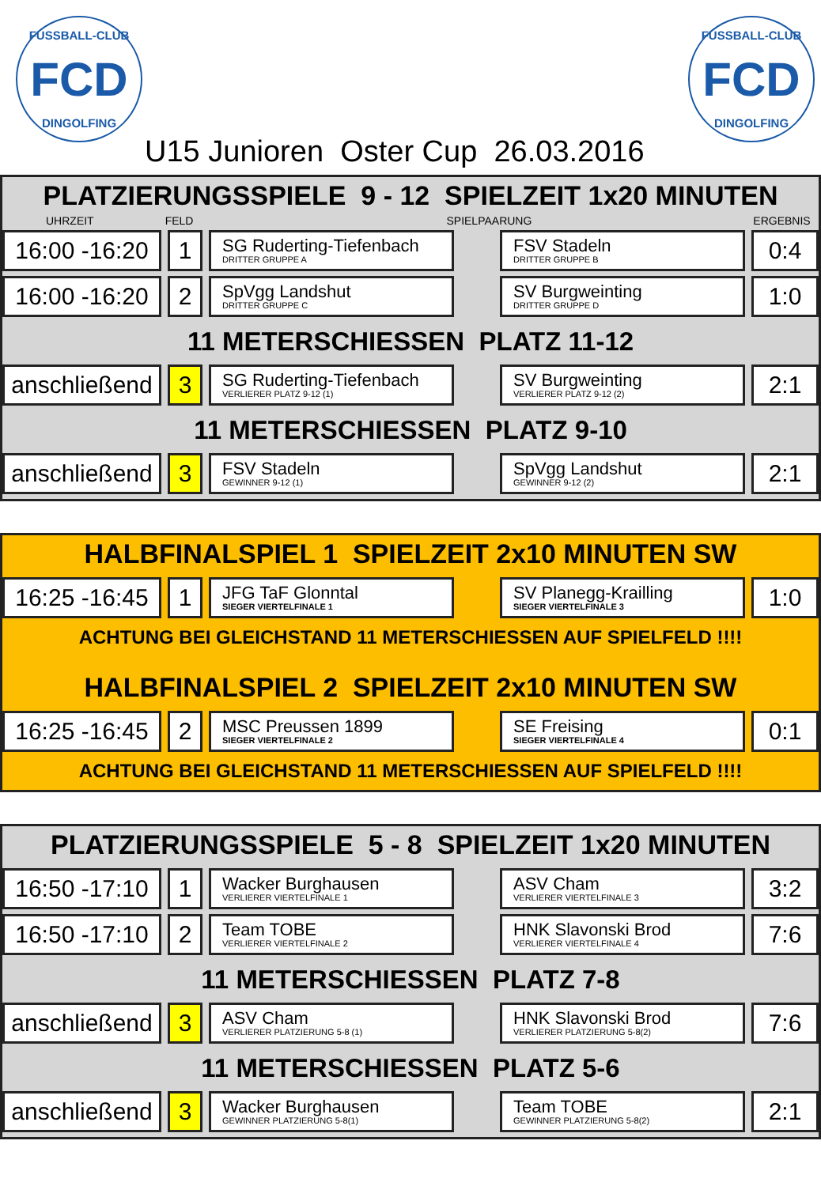FUSSBALL-CLUB
FCD
DINGOLFING
FUSSBALL-CLUB
FCD
DINGOLFING
U15 Junioren Oster Cup 26.03.2016
PLATZIERUNGSSPIELE 9 - 12 SPIELZEIT 1x20 MINUTEN
UHRZEIT FELD SPIELPAARUNG ERGEBNIS
| 16:00 -16:20 | | 1 | | SG Ruderting-Tiefenbach DRITTER GRUPPE A | | FSV Stadeln DRITTER GRUPPE B | | 0:4 |
| 16:00 -16:20 | | 2 | | SpVgg Landshut DRITTER GRUPPE C | | SV Burgweinting DRITTER GRUPPE D | | 1:0 |
11 METERSCHIESSEN PLATZ 11-12
| anschließend | | 3 | | SG Ruderting-Tiefenbach VERLIERER PLATZ 9-12 (1) | | SV Burgweinting VERLIERER PLATZ 9-12 (2) | | 2:1 |
11 METERSCHIESSEN PLATZ 9-10
| anschließend | | 3 | | FSV Stadeln GEWINNER 9-12 (1) | | SpVgg Landshut GEWINNER 9-12 (2) | | 2:1 |
HALBFINALSPIEL 1 SPIELZEIT 2x10 MINUTEN SW
| 16:25 -16:45 | | 1 | | JFG TaF Glonntal SIEGER VIERTELFINALE 1 | | SV Planegg-Krailling SIEGER VIERTELFINALE 3 | | 1:0 |
ACHTUNG BEI GLEICHSTAND 11 METERSCHIESSEN AUF SPIELFELD !!!!
HALBFINALSPIEL 2 SPIELZEIT 2x10 MINUTEN SW
| 16:25 -16:45 | | 2 | | MSC Preussen 1899 SIEGER VIERTELFINALE 2 | | SE Freising SIEGER VIERTELFINALE 4 | | 0:1 |
ACHTUNG BEI GLEICHSTAND 11 METERSCHIESSEN AUF SPIELFELD !!!!
PLATZIERUNGSSPIELE 5 - 8 SPIELZEIT 1x20 MINUTEN
| 16:50 -17:10 | | 1 | | Wacker Burghausen VERLIERER VIERTELFINALE 1 | | ASV Cham VERLIERER VIERTELFINALE 3 | | 3:2 |
| 16:50 -17:10 | | 2 | | Team TOBE VERLIERER VIERTELFINALE 2 | | HNK Slavonski Brod VERLIERER VIERTELFINALE 4 | | 7:6 |
11 METERSCHIESSEN PLATZ 7-8
| anschließend | | 3 | | ASV Cham VERLIERER PLATZIERUNG 5-8 (1) | | HNK Slavonski Brod VERLIERER PLATZIERUNG 5-8(2) | | 7:6 |
11 METERSCHIESSEN PLATZ 5-6
| anschließend | | 3 | | Wacker Burghausen GEWINNER PLATZIERUNG 5-8(1) | | Team TOBE GEWINNER PLATZIERUNG 5-8(2) | | 2:1 |